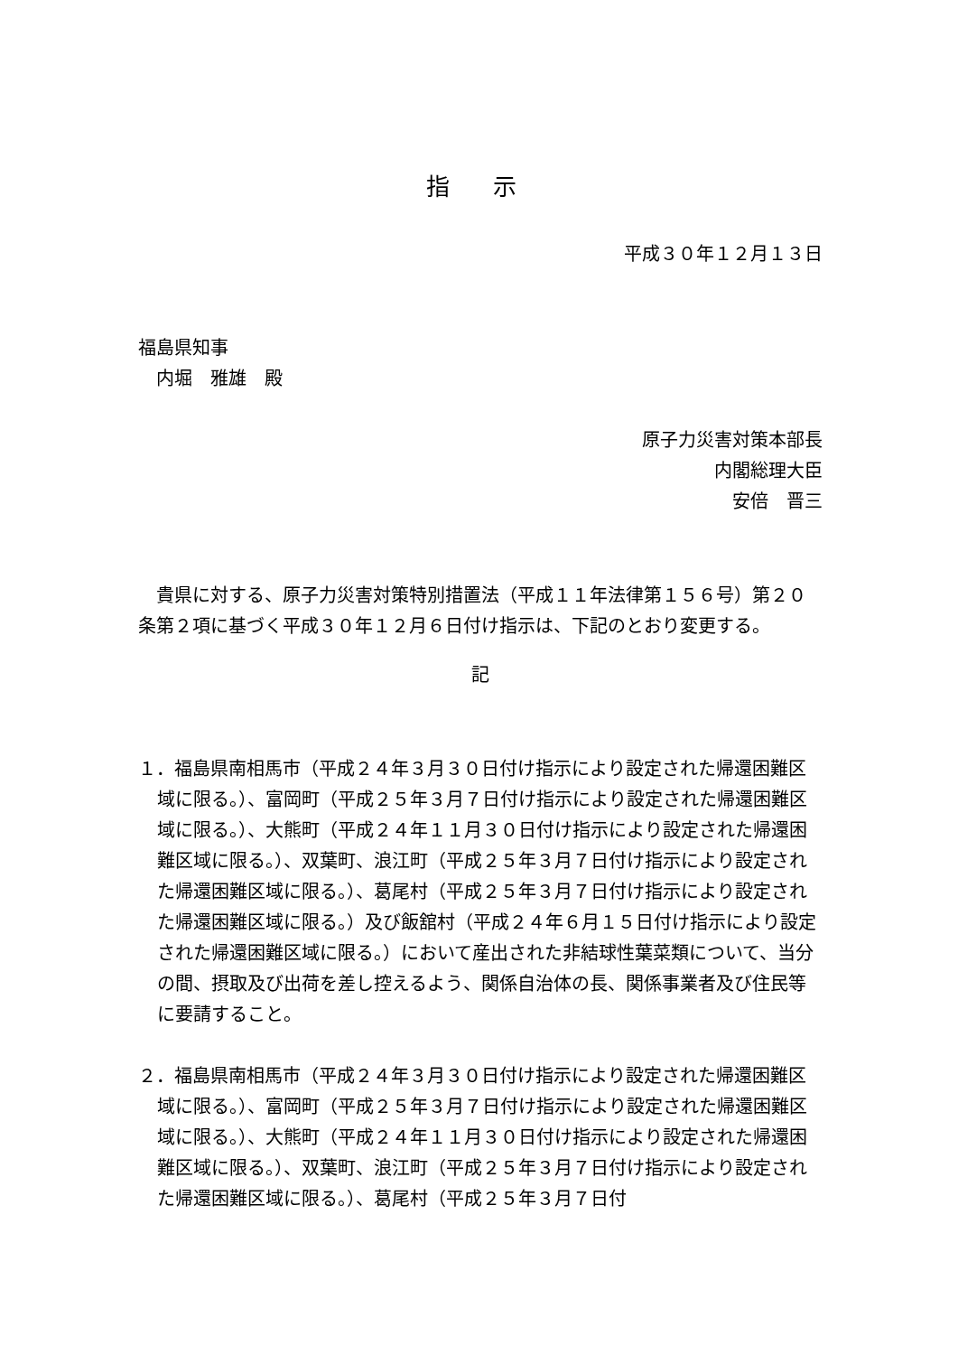指 示
平成３０年１２月１３日
福島県知事
　内堀　雅雄　殿
原子力災害対策本部長
内閣総理大臣
安倍　晋三
　貴県に対する、原子力災害対策特別措置法（平成１１年法律第１５６号）第２０条第２項に基づく平成３０年１２月６日付け指示は、下記のとおり変更する。
記
１．福島県南相馬市（平成２４年３月３０日付け指示により設定された帰還困難区域に限る。）、富岡町（平成２５年３月７日付け指示により設定された帰還困難区域に限る。）、大熊町（平成２４年１１月３０日付け指示により設定された帰還困難区域に限る。）、双葉町、浪江町（平成２５年３月７日付け指示により設定された帰還困難区域に限る。）、葛尾村（平成２５年３月７日付け指示により設定された帰還困難区域に限る。）及び飯舘村（平成２４年６月１５日付け指示により設定された帰還困難区域に限る。）において産出された非結球性葉菜類について、当分の間、摂取及び出荷を差し控えるよう、関係自治体の長、関係事業者及び住民等に要請すること。
２．福島県南相馬市（平成２４年３月３０日付け指示により設定された帰還困難区域に限る。）、富岡町（平成２５年３月７日付け指示により設定された帰還困難区域に限る。）、大熊町（平成２４年１１月３０日付け指示により設定された帰還困難区域に限る。）、双葉町、浪江町（平成２５年３月７日付け指示により設定された帰還困難区域に限る。）、葛尾村（平成２５年３月７日付